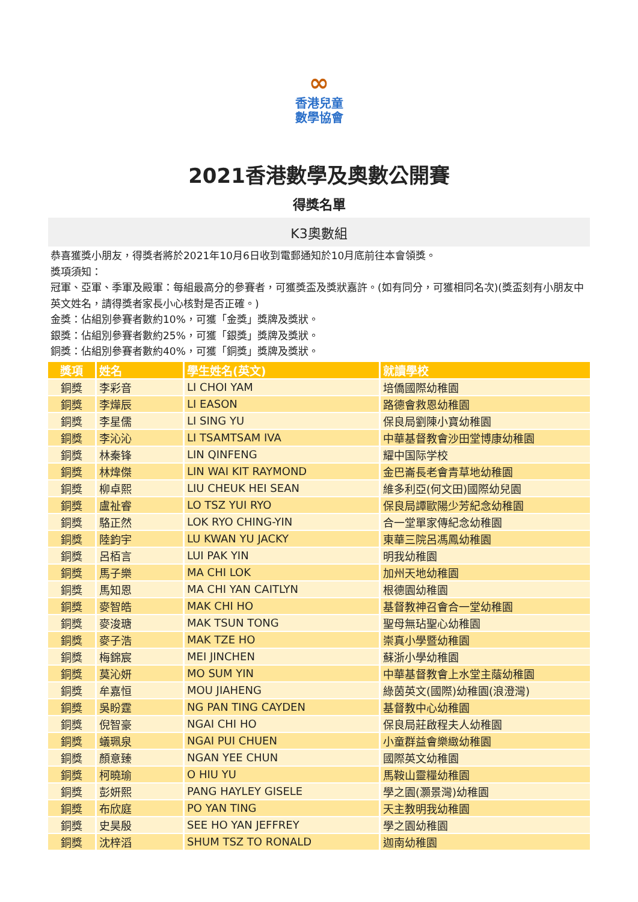∞
香港兒童
數學協會
2021香港數學及奧數公開賽
得獎名單
K3奧數組
恭喜獲獎小朋友，得獎者將於2021年10月6日收到電郵通知於10月底前往本會領獎。
獎項須知：
冠軍、亞軍、季軍及殿軍：每組最高分的參賽者，可獲獎盃及獎狀嘉許。(如有同分，可獲相同名次)(獎盃刻有小朋友中英文姓名，請得獎者家長小心核對是否正確。)
金獎：佔組別參賽者數約10%，可獲「金獎」獎牌及獎狀。
銀獎：佔組別參賽者數約25%，可獲「銀獎」獎牌及獎狀。
銅獎：佔組別參賽者數約40%，可獲「銅獎」獎牌及獎狀。
| 獎項 | 姓名 | 學生姓名(英文) | 就讀學校 |
| --- | --- | --- | --- |
| 銅獎 | 李彩音 | LI CHOI YAM | 培僑國際幼稚園 |
| 銅獎 | 李燁辰 | LI EASON | 路德會救恩幼稚園 |
| 銅獎 | 李星儒 | LI SING YU | 保良局劉陳小寶幼稚園 |
| 銅獎 | 李沁沁 | LI TSAMTSAM IVA | 中華基督教會沙田堂博康幼稚園 |
| 銅獎 | 林秦锋 | LIN QINFENG | 耀中国际学校 |
| 銅獎 | 林煒傑 | LIN WAI KIT RAYMOND | 金巴崙長老會青草地幼稚園 |
| 銅獎 | 柳卓熙 | LIU CHEUK HEI SEAN | 維多利亞(何文田)國際幼兒園 |
| 銅獎 | 盧祉睿 | LO TSZ YUI RYO | 保良局譚歐陽少芳紀念幼稚園 |
| 銅獎 | 駱正然 | LOK RYO CHING-YIN | 合一堂單家傳紀念幼稚園 |
| 銅獎 | 陸鈞宇 | LU KWAN YU JACKY | 東華三院呂馮鳳幼稚園 |
| 銅獎 | 呂栢言 | LUI PAK YIN | 明我幼稚園 |
| 銅獎 | 馬子樂 | MA CHI LOK | 加州天地幼稚園 |
| 銅獎 | 馬知恩 | MA CHI YAN CAITLYN | 根德園幼稚園 |
| 銅獎 | 麥智皓 | MAK CHI HO | 基督教神召會合一堂幼稚園 |
| 銅獎 | 麥浚瑭 | MAK TSUN TONG | 聖母無玷聖心幼稚園 |
| 銅獎 | 麥子浩 | MAK TZE HO | 崇真小學暨幼稚園 |
| 銅獎 | 梅錦宸 | MEI JINCHEN | 蘇浙小學幼稚園 |
| 銅獎 | 莫沁妍 | MO SUM YIN | 中華基督教會上水堂主蔭幼稚園 |
| 銅獎 | 牟嘉恒 | MOU JIAHENG | 綠茵英文(國際)幼稚園(浪澄灣) |
| 銅獎 | 吳盼霆 | NG PAN TING CAYDEN | 基督教中心幼稚園 |
| 銅獎 | 倪智豪 | NGAI CHI HO | 保良局莊啟程夫人幼稚園 |
| 銅獎 | 蟻珮泉 | NGAI PUI CHUEN | 小童群益會樂緻幼稚園 |
| 銅獎 | 顏意臻 | NGAN YEE CHUN | 國際英文幼稚園 |
| 銅獎 | 柯曉瑜 | O HIU YU | 馬鞍山靈糧幼稚園 |
| 銅獎 | 彭妍熙 | PANG HAYLEY GISELE | 學之園(灝景灣)幼稚園 |
| 銅獎 | 布欣庭 | PO YAN TING | 天主教明我幼稚園 |
| 銅獎 | 史昊殷 | SEE HO YAN JEFFREY | 學之園幼稚園 |
| 銅獎 | 沈梓滔 | SHUM TSZ TO RONALD | 迦南幼稚園 |